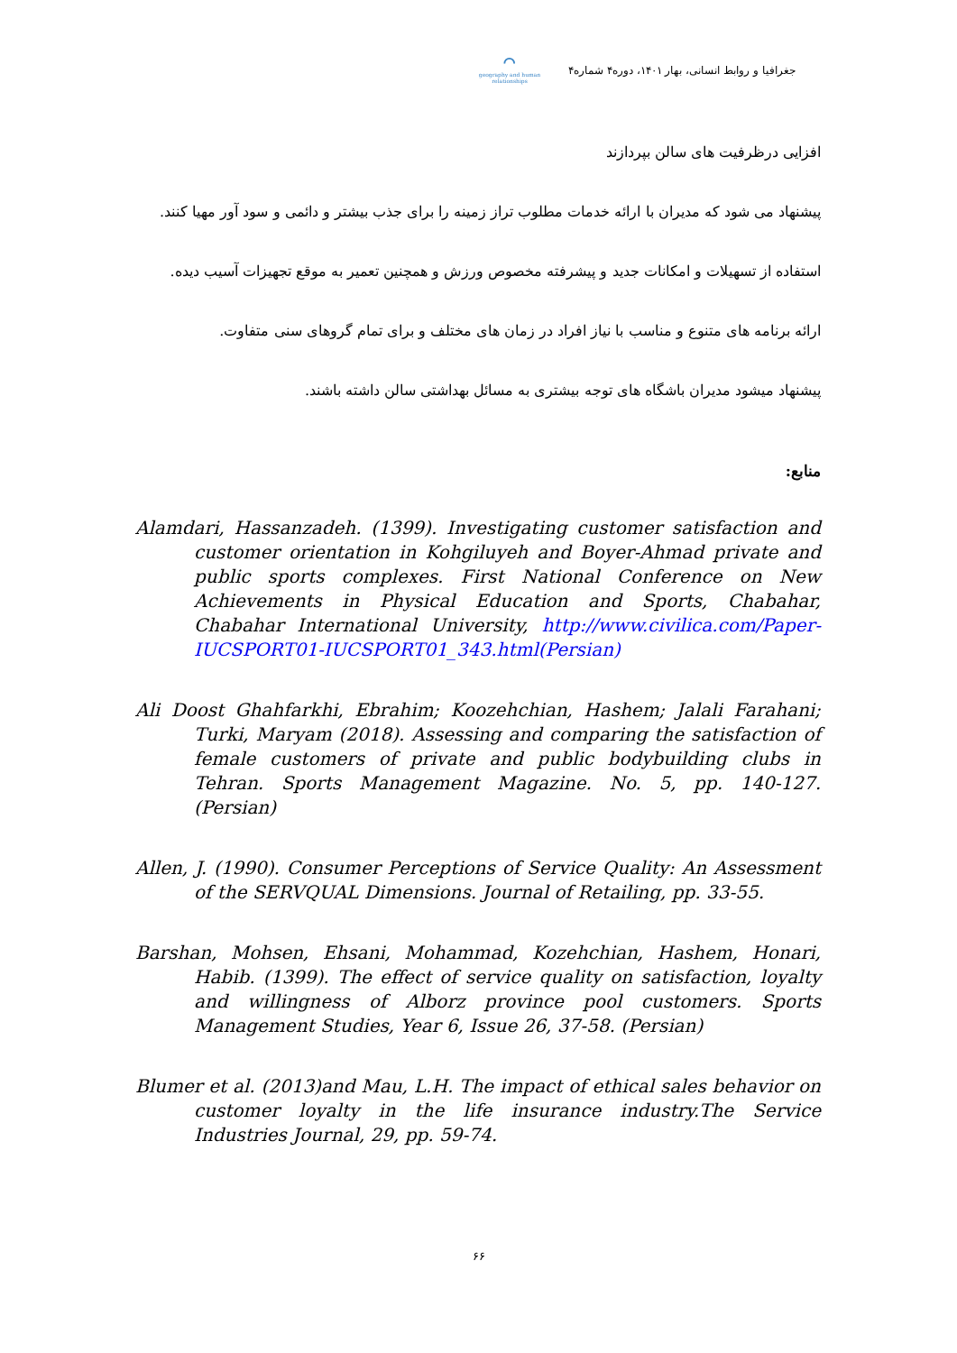جغرافیا و روابط انسانی، بهار ۱۴۰۱، دوره۴ شماره۴
⌒
geography and human relationships
افزایی درظرفیت های سالن بپردازند
پیشنهاد می شود که مدیران با ارائه خدمات مطلوب تراز زمینه را برای جذب بیشتر و دائمی و سود آور مهیا کنند.
استفاده از تسهیلات و امکانات جدید و پیشرفته مخصوص ورزش و همچنین تعمیر به موقع تجهیزات آسیب دیده.
ارائه برنامه های متنوع و مناسب با نیاز افراد در زمان های مختلف و برای تمام گروهای سنی متفاوت.
پیشنهاد میشود مدیران باشگاه های توجه بیشتری به مسائل بهداشتی سالن داشته باشند.
منابع:
Alamdari, Hassanzadeh. (1399). Investigating customer satisfaction and customer orientation in Kohgiluyeh and Boyer-Ahmad private and public sports complexes. First National Conference on New Achievements in Physical Education and Sports, Chabahar, Chabahar International University, http://www.civilica.com/Paper-IUCSPORT01-IUCSPORT01_343.html(Persian)
Ali Doost Ghahfarkhi, Ebrahim; Koozehchian, Hashem; Jalali Farahani; Turki, Maryam (2018). Assessing and comparing the satisfaction of female customers of private and public bodybuilding clubs in Tehran. Sports Management Magazine. No. 5, pp. 140-127. (Persian)
Allen, J. (1990). Consumer Perceptions of Service Quality: An Assessment of the SERVQUAL Dimensions. Journal of Retailing, pp. 33-55.
Barshan, Mohsen, Ehsani, Mohammad, Kozehchian, Hashem, Honari, Habib. (1399). The effect of service quality on satisfaction, loyalty and willingness of Alborz province pool customers. Sports Management Studies, Year 6, Issue 26, 37-58. (Persian)
Blumer et al. (2013)and Mau, L.H. The impact of ethical sales behavior on customer loyalty in the life insurance industry.The Service Industries Journal, 29, pp. 59-74.
۶۶